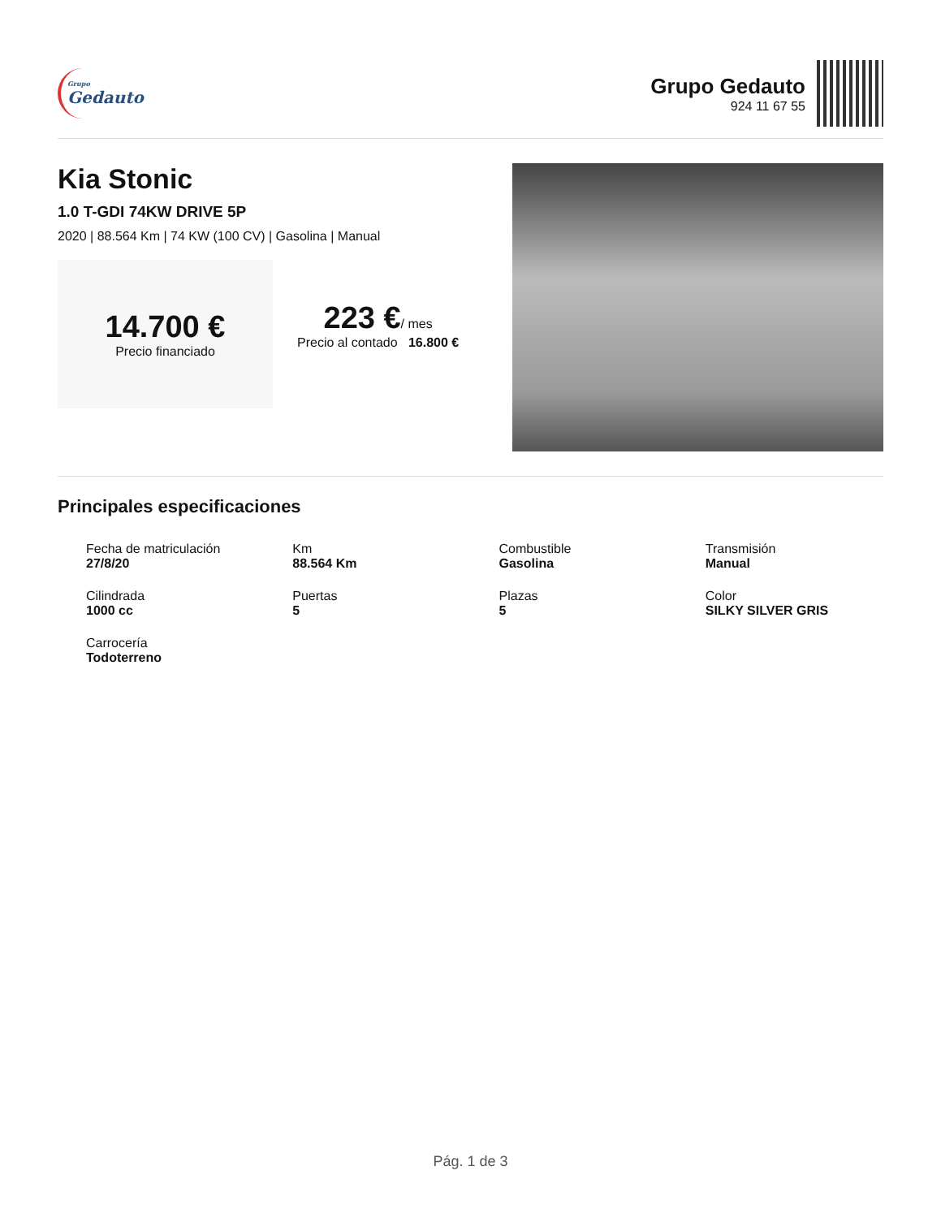Grupo
Gedauto
Grupo Gedauto
924 11 67 55
Kia Stonic
1.0 T-GDI 74KW DRIVE 5P
2020 | 88.564 Km | 74 KW (100 CV) | Gasolina | Manual
14.700 €
Precio financiado
223 €/ mes
Precio al contado 16.800 €
Principales especificaciones
Fecha de matriculación
27/8/20
Km
88.564 Km
Combustible
Gasolina
Transmisión
Manual
Cilindrada
1000 cc
Puertas
5
Plazas
5
Color
SILKY SILVER GRIS
Carrocería
Todoterreno
Pág. 1 de 3